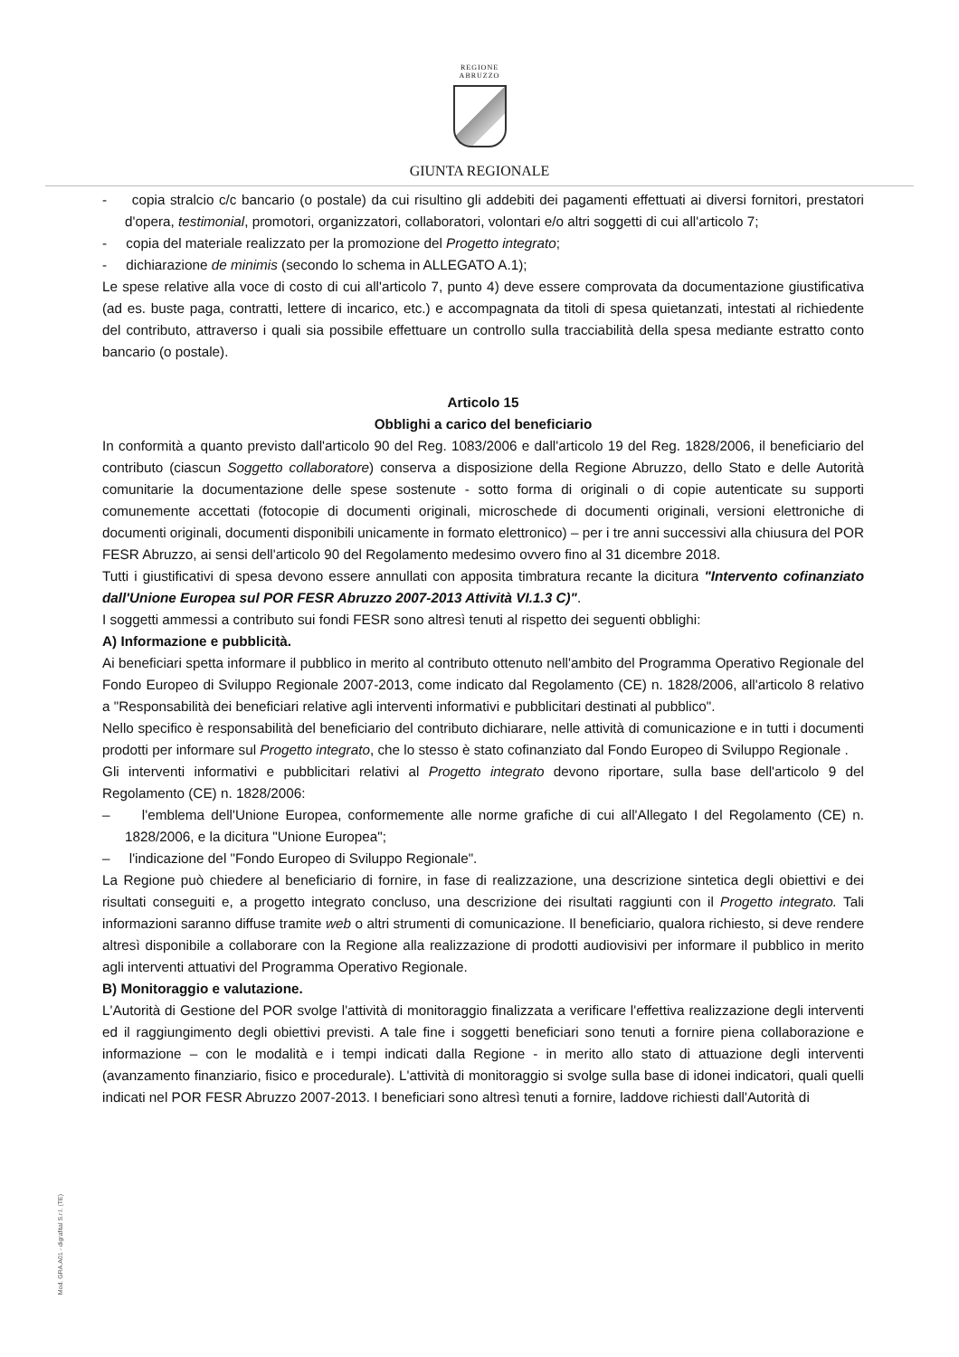REGIONE
ABRUZZO
GIUNTA REGIONALE
- copia stralcio c/c bancario (o postale) da cui risultino gli addebiti dei pagamenti effettuati ai diversi fornitori, prestatori d'opera, testimonial, promotori, organizzatori, collaboratori, volontari e/o altri soggetti di cui all'articolo 7;
- copia del materiale realizzato per la promozione del Progetto integrato;
- dichiarazione de minimis (secondo lo schema in ALLEGATO A.1);
Le spese relative alla voce di costo di cui all'articolo 7, punto 4) deve essere comprovata da documentazione giustificativa (ad es. buste paga, contratti, lettere di incarico, etc.) e accompagnata da titoli di spesa quietanzati, intestati al richiedente del contributo, attraverso i quali sia possibile effettuare un controllo sulla tracciabilità della spesa mediante estratto conto bancario (o postale).
Articolo 15
Obblighi a carico del beneficiario
In conformità a quanto previsto dall'articolo 90 del Reg. 1083/2006 e dall'articolo 19 del Reg. 1828/2006, il beneficiario del contributo (ciascun Soggetto collaboratore) conserva a disposizione della Regione Abruzzo, dello Stato e delle Autorità comunitarie la documentazione delle spese sostenute - sotto forma di originali o di copie autenticate su supporti comunemente accettati (fotocopie di documenti originali, microschede di documenti originali, versioni elettroniche di documenti originali, documenti disponibili unicamente in formato elettronico) – per i tre anni successivi alla chiusura del POR FESR Abruzzo, ai sensi dell'articolo 90 del Regolamento medesimo ovvero fino al 31 dicembre 2018.
Tutti i giustificativi di spesa devono essere annullati con apposita timbratura recante la dicitura "Intervento cofinanziato dall'Unione Europea sul POR FESR Abruzzo 2007-2013 Attività VI.1.3 C)".
I soggetti ammessi a contributo sui fondi FESR sono altresì tenuti al rispetto dei seguenti obblighi:
A) Informazione e pubblicità.
Ai beneficiari spetta informare il pubblico in merito al contributo ottenuto nell'ambito del Programma Operativo Regionale del Fondo Europeo di Sviluppo Regionale 2007-2013, come indicato dal Regolamento (CE) n. 1828/2006, all'articolo 8 relativo a "Responsabilità dei beneficiari relative agli interventi informativi e pubblicitari destinati al pubblico".
Nello specifico è responsabilità del beneficiario del contributo dichiarare, nelle attività di comunicazione e in tutti i documenti prodotti per informare sul Progetto integrato, che lo stesso è stato cofinanziato dal Fondo Europeo di Sviluppo Regionale .
Gli interventi informativi e pubblicitari relativi al Progetto integrato devono riportare, sulla base dell'articolo 9 del Regolamento (CE) n. 1828/2006:
– l'emblema dell'Unione Europea, conformemente alle norme grafiche di cui all'Allegato I del Regolamento (CE) n. 1828/2006, e la dicitura "Unione Europea";
– l'indicazione del "Fondo Europeo di Sviluppo Regionale".
La Regione può chiedere al beneficiario di fornire, in fase di realizzazione, una descrizione sintetica degli obiettivi e dei risultati conseguiti e, a progetto integrato concluso, una descrizione dei risultati raggiunti con il Progetto integrato. Tali informazioni saranno diffuse tramite web o altri strumenti di comunicazione. Il beneficiario, qualora richiesto, si deve rendere altresì disponibile a collaborare con la Regione alla realizzazione di prodotti audiovisivi per informare il pubblico in merito agli interventi attuativi del Programma Operativo Regionale.
B) Monitoraggio e valutazione.
L'Autorità di Gestione del POR svolge l'attività di monitoraggio finalizzata a verificare l'effettiva realizzazione degli interventi ed il raggiungimento degli obiettivi previsti. A tale fine i soggetti beneficiari sono tenuti a fornire piena collaborazione e informazione – con le modalità e i tempi indicati dalla Regione - in merito allo stato di attuazione degli interventi (avanzamento finanziario, fisico e procedurale). L'attività di monitoraggio si svolge sulla base di idonei indicatori, quali quelli indicati nel POR FESR Abruzzo 2007-2013. I beneficiari sono altresì tenuti a fornire, laddove richiesti dall'Autorità di
Mod. GRA.A01 - digrafital S.r.l. (TE)